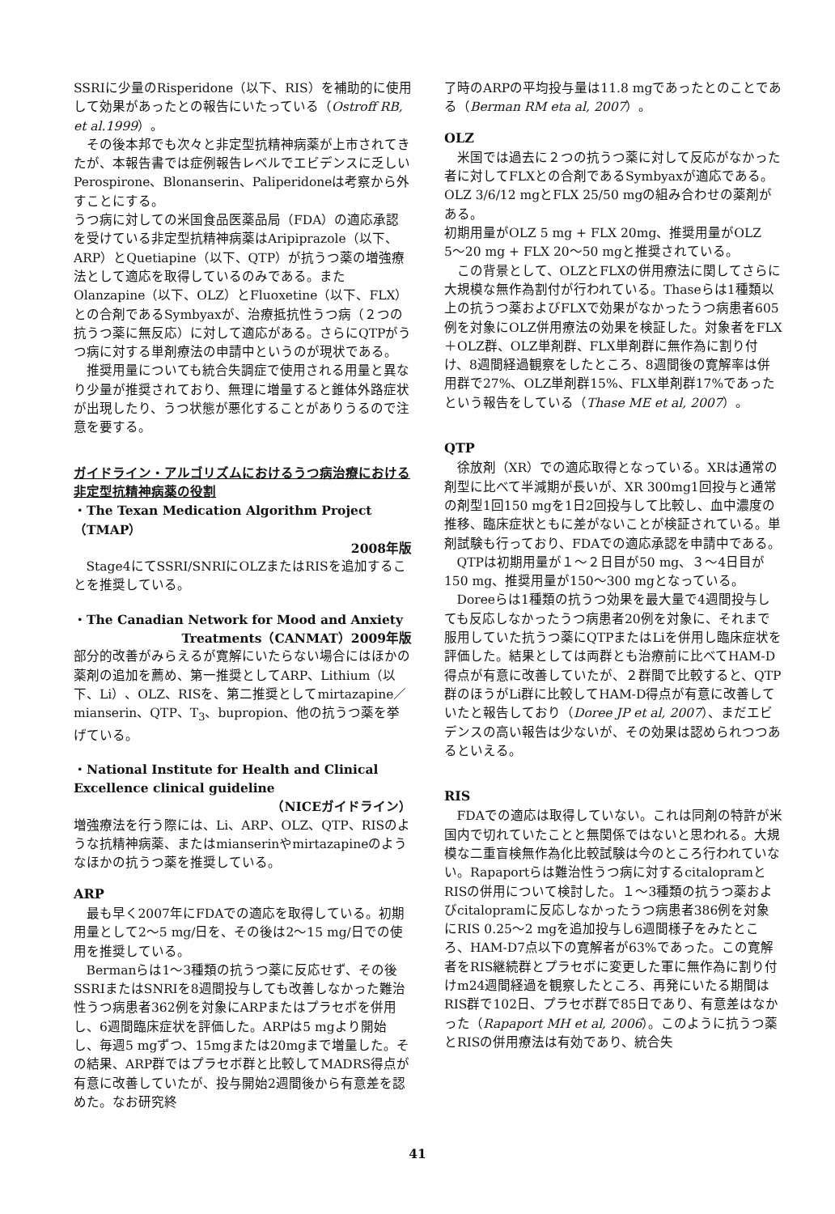SSRIに少量のRisperidone（以下、RIS）を補助的に使用して効果があったとの報告にいたっている（Ostroff RB, et al.1999）。
その後本邦でも次々と非定型抗精神病薬が上市されてきたが、本報告書では症例報告レベルでエビデンスに乏しいPerospirone、Blonanserin、Paliperidoneは考察から外すことにする。
うつ病に対しての米国食品医薬品局（FDA）の適応承認を受けている非定型抗精神病薬はAripiprazole（以下、ARP）とQuetiapine（以下、QTP）が抗うつ薬の増強療法として適応を取得しているのみである。また Olanzapine（以下、OLZ）とFluoxetine（以下、FLX）との合剤であるSymbyaxが、治療抵抗性うつ病（２つの抗うつ薬に無反応）に対して適応がある。さらにQTPがうつ病に対する単剤療法の申請中というのが現状である。
推奨用量についても統合失調症で使用される用量と異なり少量が推奨されており、無理に増量すると錐体外路症状が出現したり、うつ状態が悪化することがありうるので注意を要する。
ガイドライン・アルゴリズムにおけるうつ病治療における非定型抗精神病薬の役割
・The Texan Medication Algorithm Project（TMAP）
2008年版
Stage4にてSSRI/SNRIにOLZまたはRISを追加することを推奨している。
・The Canadian Network for Mood and Anxiety
Treatments（CANMAT）2009年版
部分的改善がみらえるが寛解にいたらない場合にはほかの薬剤の追加を薦め、第一推奨としてARP、Lithium（以下、Li）、OLZ、RISを、第二推奨としてmirtazapine／mianserin、QTP、T<sub>3</sub>、bupropion、他の抗うつ薬を挙げている。
・National Institute for Health and Clinical Excellence clinical guideline
（NICEガイドライン）
増強療法を行う際には、Li、ARP、OLZ、QTP、RISのような抗精神病薬、またはmianserinやmirtazapineのようなほかの抗うつ薬を推奨している。
ARP
最も早く2007年にFDAでの適応を取得している。初期用量として2〜5 mg/日を、その後は2〜15 mg/日での使用を推奨している。
Bermanらは1〜3種類の抗うつ薬に反応せず、その後SSRIまたはSNRIを8週間投与しても改善しなかった難治性うつ病患者362例を対象にARPまたはプラセボを併用し、6週間臨床症状を評価した。ARPは5 mgより開始し、毎週5 mgずつ、15mgまたは20mgまで増量した。その結果、ARP群ではプラセボ群と比較してMADRS得点が有意に改善していたが、投与開始2週間後から有意差を認めた。なお研究終
了時のARPの平均投与量は11.8 mgであったとのことである（Berman RM eta al, 2007）。
OLZ
米国では過去に２つの抗うつ薬に対して反応がなかった者に対してFLXとの合剤であるSymbyaxが適応である。OLZ 3/6/12 mgとFLX 25/50 mgの組み合わせの薬剤がある。
初期用量がOLZ 5 mg + FLX 20mg、推奨用量がOLZ 5〜20 mg + FLX 20〜50 mgと推奨されている。
この背景として、OLZとFLXの併用療法に関してさらに大規模な無作為割付が行われている。Thaseらは1種類以上の抗うつ薬およびFLXで効果がなかったうつ病患者605例を対象にOLZ併用療法の効果を検証した。対象者をFLX＋OLZ群、OLZ単剤群、FLX単剤群に無作為に割り付け、8週間経過観察をしたところ、8週間後の寛解率は併用群で27%、OLZ単剤群15%、FLX単剤群17%であったという報告をしている（Thase ME et al, 2007）。
QTP
徐放剤（XR）での適応取得となっている。XRは通常の剤型に比べて半減期が長いが、XR 300mg1回投与と通常の剤型1回150 mgを1日2回投与して比較し、血中濃度の推移、臨床症状ともに差がないことが検証されている。単剤試験も行っており、FDAでの適応承認を申請中である。
QTPは初期用量が１〜２日目が50 mg、３〜4日目が150 mg、推奨用量が150〜300 mgとなっている。
Doreeらは1種類の抗うつ効果を最大量で4週間投与しても反応しなかったうつ病患者20例を対象に、それまで服用していた抗うつ薬にQTPまたはLiを併用し臨床症状を評価した。結果としては両群とも治療前に比べてHAM-D得点が有意に改善していたが、２群間で比較すると、QTP群のほうがLi群に比較してHAM-D得点が有意に改善していたと報告しており（Doree JP et al, 2007）、まだエビデンスの高い報告は少ないが、その効果は認められつつあるといえる。
RIS
FDAでの適応は取得していない。これは同剤の特許が米国内で切れていたことと無関係ではないと思われる。大規模な二重盲検無作為化比較試験は今のところ行われていない。Rapaportらは難治性うつ病に対するcitalopramとRISの併用について検討した。１〜3種類の抗うつ薬およびcitalopramに反応しなかったうつ病患者386例を対象にRIS 0.25〜2 mgを追加投与し6週間様子をみたところ、HAM-D7点以下の寛解者が63%であった。この寛解者をRIS継続群とプラセボに変更した軍に無作為に割り付けm24週間経過を観察したところ、再発にいたる期間はRIS群で102日、プラセボ群で85日であり、有意差はなかった（Rapaport MH et al, 2006）。このように抗うつ薬とRISの併用療法は有効であり、統合失
41